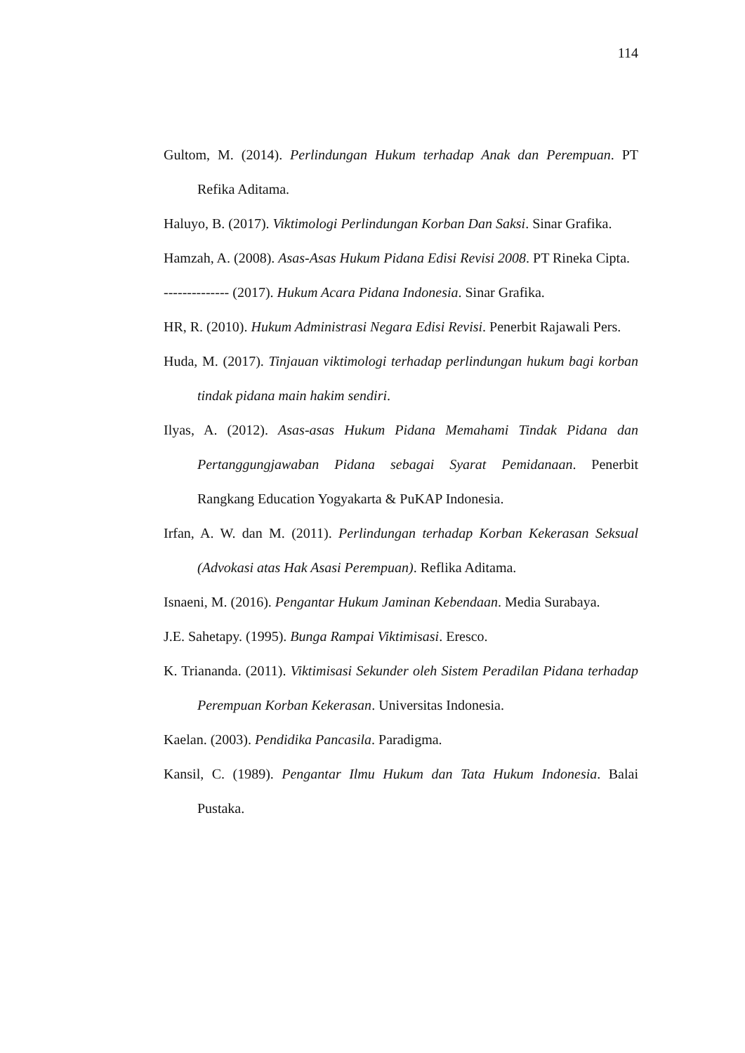114
Gultom, M. (2014). Perlindungan Hukum terhadap Anak dan Perempuan. PT Refika Aditama.
Haluyo, B. (2017). Viktimologi Perlindungan Korban Dan Saksi. Sinar Grafika.
Hamzah, A. (2008). Asas-Asas Hukum Pidana Edisi Revisi 2008. PT Rineka Cipta.
-------------- (2017). Hukum Acara Pidana Indonesia. Sinar Grafika.
HR, R. (2010). Hukum Administrasi Negara Edisi Revisi. Penerbit Rajawali Pers.
Huda, M. (2017). Tinjauan viktimologi terhadap perlindungan hukum bagi korban tindak pidana main hakim sendiri.
Ilyas, A. (2012). Asas-asas Hukum Pidana Memahami Tindak Pidana dan Pertanggungjawaban Pidana sebagai Syarat Pemidanaan. Penerbit Rangkang Education Yogyakarta & PuKAP Indonesia.
Irfan, A. W. dan M. (2011). Perlindungan terhadap Korban Kekerasan Seksual (Advokasi atas Hak Asasi Perempuan). Reflika Aditama.
Isnaeni, M. (2016). Pengantar Hukum Jaminan Kebendaan. Media Surabaya.
J.E. Sahetapy. (1995). Bunga Rampai Viktimisasi. Eresco.
K. Triananda. (2011). Viktimisasi Sekunder oleh Sistem Peradilan Pidana terhadap Perempuan Korban Kekerasan. Universitas Indonesia.
Kaelan. (2003). Pendidika Pancasila. Paradigma.
Kansil, C. (1989). Pengantar Ilmu Hukum dan Tata Hukum Indonesia. Balai Pustaka.